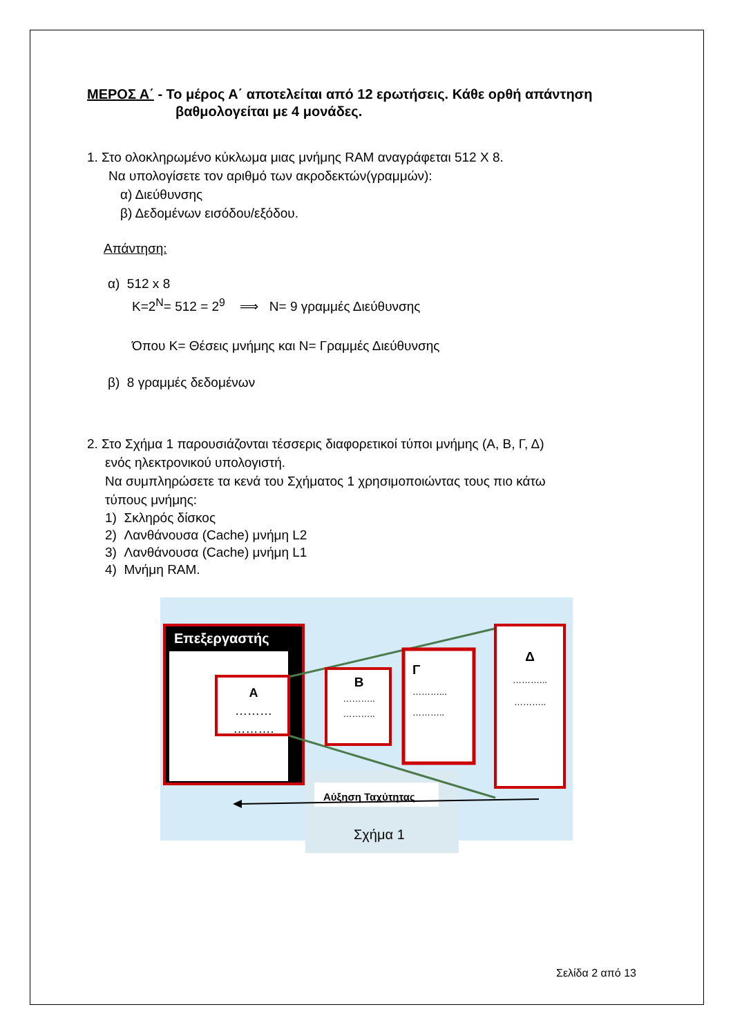ΜΕΡΟΣ Α΄ - Το μέρος Α΄ αποτελείται από 12 ερωτήσεις. Κάθε ορθή απάντηση
βαθμολογείται με 4 μονάδες.
1. Στο ολοκληρωμένο κύκλωμα μιας μνήμης RAM αναγράφεται 512 X 8.
Να υπολογίσετε τον αριθμό των ακροδεκτών(γραμμών):
α) Διεύθυνσης
β) Δεδομένων εισόδου/εξόδου.
Απάντηση:
α) 512 x 8
K=2<sup>N</sup>= 512 = 2<sup>9</sup> ⟹ N= 9 γραμμές Διεύθυνσης
Όπου K= Θέσεις μνήμης και N= Γραμμές Διεύθυνσης
β) 8 γραμμές δεδομένων
2. Στο Σχήμα 1 παρουσιάζονται τέσσερις διαφορετικοί τύποι μνήμης (Α, Β, Γ, Δ)
ενός ηλεκτρονικού υπολογιστή.
Να συμπληρώσετε τα κενά του Σχήματος 1 χρησιμοποιώντας τους πιο κάτω
τύπους μνήμης:
1) Σκληρός δίσκος
2) Λανθάνουσα (Cache) μνήμη L2
3) Λανθάνουσα (Cache) μνήμη L1
4) Μνήμη RAM.
Επεξεργαστής
A
………
……….
B
………..
………..
Γ
………...
………..
Δ
………...
………..
Αύξηση Ταχύτητας
Σχήμα 1
Σελίδα 2 από 13